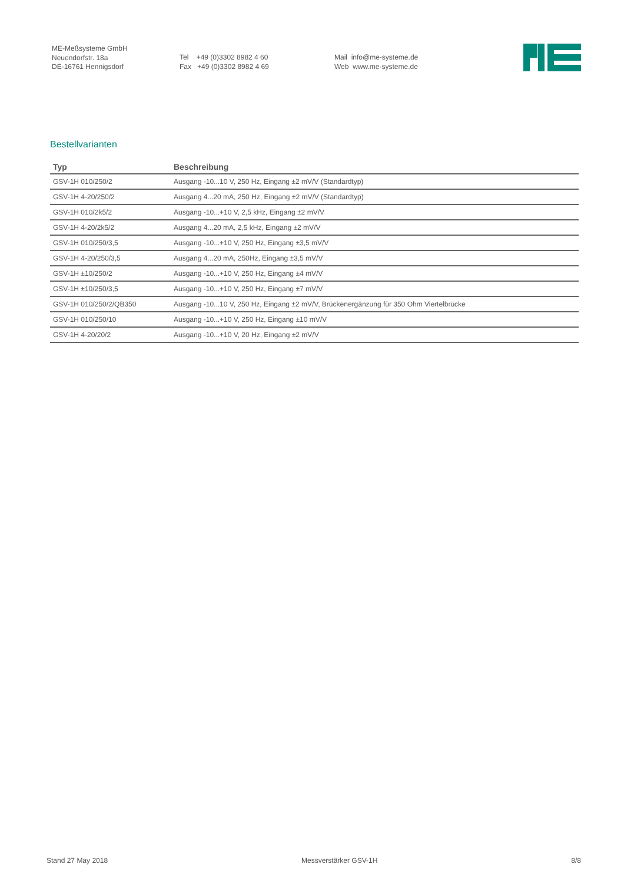ME-Meßsysteme GmbH
Neuendorfstr. 18a
DE-16761 Hennigsdorf
Tel +49 (0)3302 8982 4 60
Fax +49 (0)3302 8982 4 69
Mail info@me-systeme.de
Web www.me-systeme.de
Bestellvarianten
| Typ | Beschreibung |
| --- | --- |
| GSV-1H 010/250/2 | Ausgang -10...10 V, 250 Hz, Eingang ±2 mV/V (Standardtyp) |
| GSV-1H 4-20/250/2 | Ausgang 4...20 mA, 250 Hz, Eingang ±2 mV/V (Standardtyp) |
| GSV-1H 010/2k5/2 | Ausgang -10...+10 V, 2,5 kHz, Eingang ±2 mV/V |
| GSV-1H 4-20/2k5/2 | Ausgang 4...20 mA, 2,5 kHz, Eingang ±2 mV/V |
| GSV-1H 010/250/3,5 | Ausgang -10...+10 V, 250 Hz, Eingang ±3,5 mV/V |
| GSV-1H 4-20/250/3,5 | Ausgang 4...20 mA, 250Hz, Eingang ±3,5 mV/V |
| GSV-1H ±10/250/2 | Ausgang -10...+10 V, 250 Hz, Eingang ±4 mV/V |
| GSV-1H ±10/250/3,5 | Ausgang -10...+10 V, 250 Hz, Eingang ±7 mV/V |
| GSV-1H 010/250/2/QB350 | Ausgang -10...10 V, 250 Hz, Eingang ±2 mV/V, Brückenergänzung für 350 Ohm Viertelbrücke |
| GSV-1H 010/250/10 | Ausgang -10...+10 V, 250 Hz, Eingang ±10 mV/V |
| GSV-1H 4-20/20/2 | Ausgang -10...+10 V, 20 Hz, Eingang ±2 mV/V |
Stand 27 May 2018 Messverstärker GSV-1H 8/8